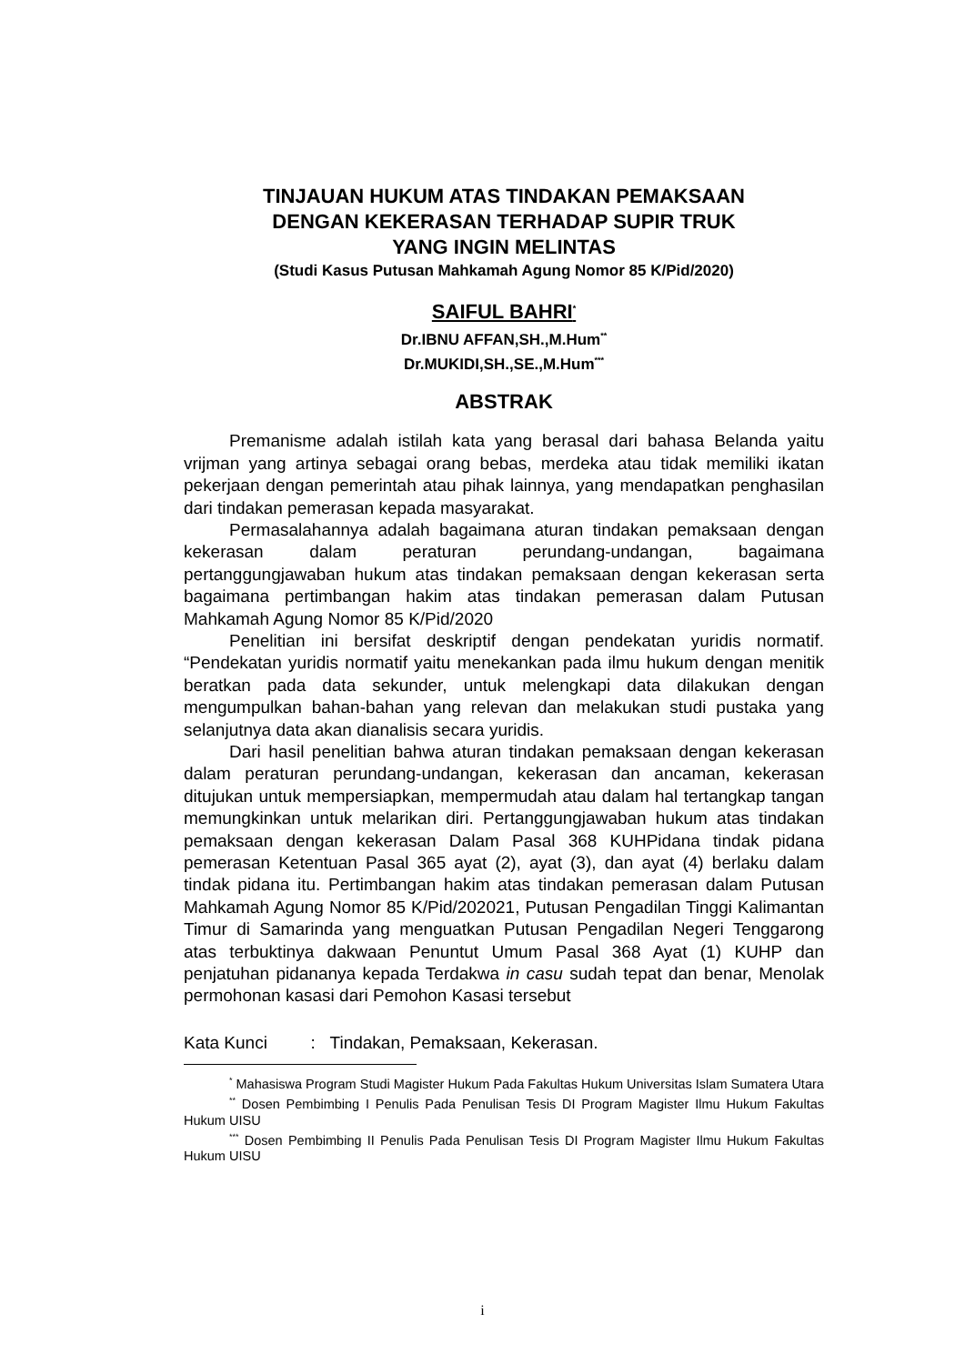TINJAUAN HUKUM ATAS TINDAKAN PEMAKSAAN
DENGAN KEKERASAN TERHADAP SUPIR TRUK
YANG INGIN MELINTAS
(Studi Kasus Putusan Mahkamah Agung Nomor 85 K/Pid/2020)
SAIFUL BAHRI<sup>*</sup>
Dr.IBNU AFFAN,SH.,M.Hum<sup>**</sup>
Dr.MUKIDI,SH.,SE.,M.Hum<sup>***</sup>
ABSTRAK
Premanisme adalah istilah kata yang berasal dari bahasa Belanda yaitu vrijman yang artinya sebagai orang bebas, merdeka atau tidak memiliki ikatan pekerjaan dengan pemerintah atau pihak lainnya, yang mendapatkan penghasilan dari tindakan pemerasan kepada masyarakat.
Permasalahannya adalah bagaimana aturan tindakan pemaksaan dengan kekerasan dalam peraturan perundang-undangan, bagaimana pertanggungjawaban hukum atas tindakan pemaksaan dengan kekerasan serta bagaimana pertimbangan hakim atas tindakan pemerasan dalam Putusan Mahkamah Agung Nomor 85 K/Pid/2020
Penelitian ini bersifat deskriptif dengan pendekatan yuridis normatif. “Pendekatan yuridis normatif yaitu menekankan pada ilmu hukum dengan menitik beratkan pada data sekunder, untuk melengkapi data dilakukan dengan mengumpulkan bahan-bahan yang relevan dan melakukan studi pustaka yang selanjutnya data akan dianalisis secara yuridis.
Dari hasil penelitian bahwa aturan tindakan pemaksaan dengan kekerasan dalam peraturan perundang-undangan, kekerasan dan ancaman, kekerasan ditujukan untuk mempersiapkan, mempermudah atau dalam hal tertangkap tangan memungkinkan untuk melarikan diri. Pertanggungjawaban hukum atas tindakan pemaksaan dengan kekerasan Dalam Pasal 368 KUHPidana tindak pidana pemerasan Ketentuan Pasal 365 ayat (2), ayat (3), dan ayat (4) berlaku dalam tindak pidana itu. Pertimbangan hakim atas tindakan pemerasan dalam Putusan Mahkamah Agung Nomor 85 K/Pid/202021, Putusan Pengadilan Tinggi Kalimantan Timur di Samarinda yang menguatkan Putusan Pengadilan Negeri Tenggarong atas terbuktinya dakwaan Penuntut Umum Pasal 368 Ayat (1) KUHP dan penjatuhan pidananya kepada Terdakwa in casu sudah tepat dan benar, Menolak permohonan kasasi dari Pemohon Kasasi tersebut
Kata Kunci : Tindakan, Pemaksaan, Kekerasan.
<sup>*</sup> Mahasiswa Program Studi Magister Hukum Pada Fakultas Hukum Universitas Islam Sumatera Utara
<sup>**</sup> Dosen Pembimbing I Penulis Pada Penulisan Tesis DI Program Magister Ilmu Hukum Fakultas Hukum UISU
<sup>***</sup> Dosen Pembimbing II Penulis Pada Penulisan Tesis DI Program Magister Ilmu Hukum Fakultas Hukum UISU
i